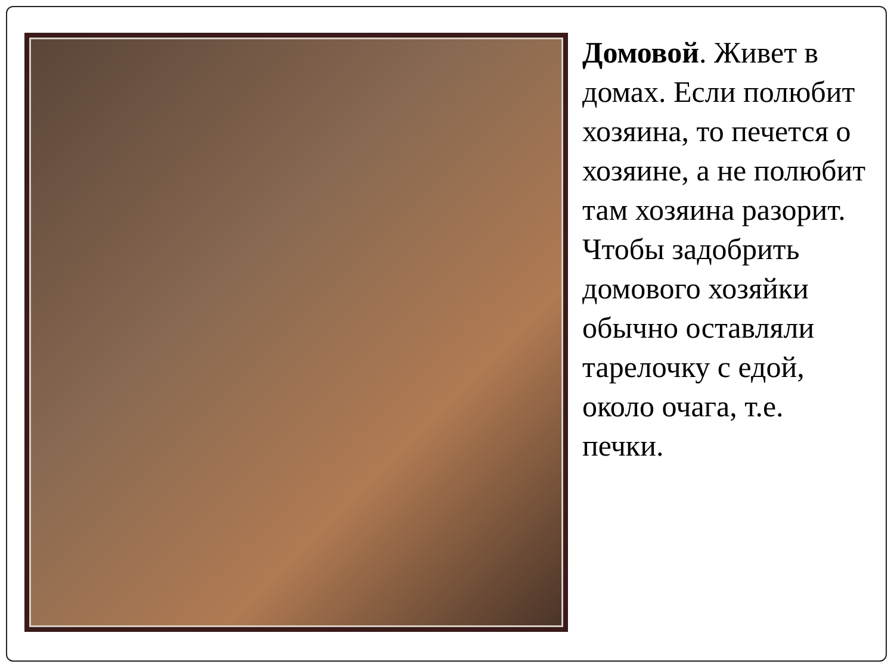Домовой. Живет в домах. Если полюбит хозяина, то печется о хозяине, а не полюбит там хозяина разорит. Чтобы задобрить домового хозяйки обычно оставляли тарелочку с едой, около очага, т.е. печки.